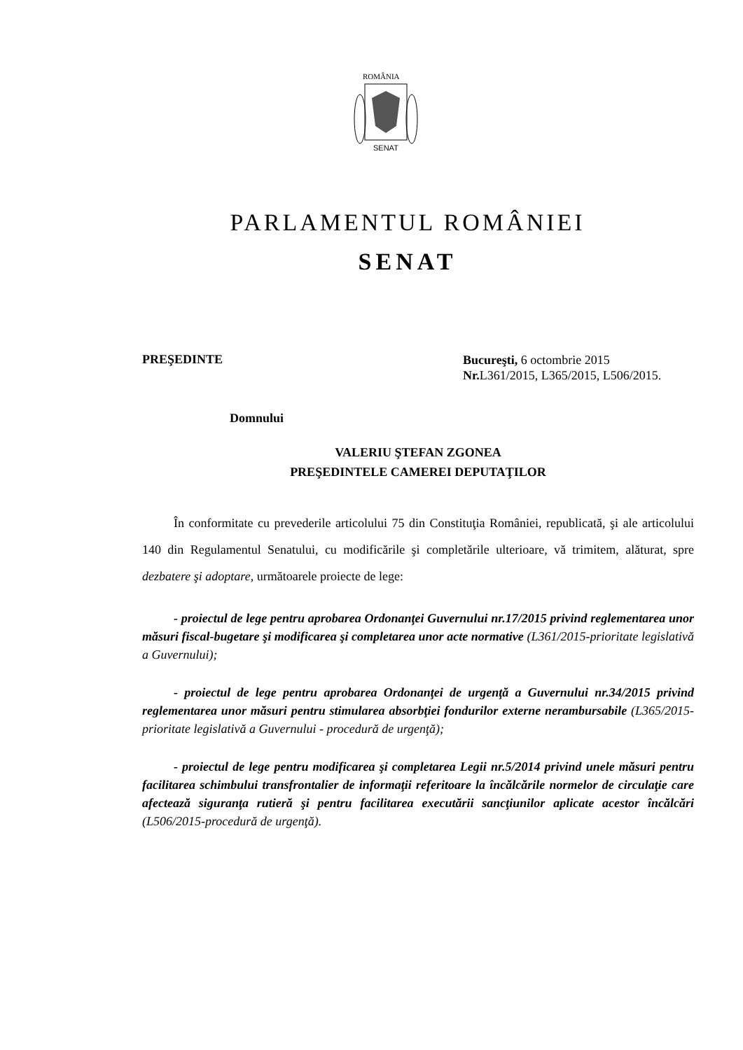ROMÂNIA
SENAT
PARLAMENTUL ROMÂNIEI
SENAT
PREŞEDINTE
Bucureşti, 6 octombrie 2015
Nr. L361/2015, L365/2015, L506/2015.
Domnului
VALERIU ŞTEFAN ZGONEA
PREŞEDINTELE CAMEREI DEPUTAŢILOR
În conformitate cu prevederile articolului 75 din Constituţia României, republicată, şi ale articolului 140 din Regulamentul Senatului, cu modificările şi completările ulterioare, vă trimitem, alăturat, spre dezbatere şi adoptare, următoarele proiecte de lege:
- proiectul de lege pentru aprobarea Ordonanţei Guvernului nr.17/2015 privind reglementarea unor măsuri fiscal-bugetare şi modificarea şi completarea unor acte normative (L361/2015-prioritate legislativă a Guvernului);
- proiectul de lege pentru aprobarea Ordonanţei de urgenţă a Guvernului nr.34/2015 privind reglementarea unor măsuri pentru stimularea absorbţiei fondurilor externe nerambursabile (L365/2015-prioritate legislativă a Guvernului - procedură de urgenţă);
- proiectul de lege pentru modificarea şi completarea Legii nr.5/2014 privind unele măsuri pentru facilitarea schimbului transfrontalier de informaţii referitoare la încălcările normelor de circulaţie care afectează siguranţa rutieră şi pentru facilitarea executării sancţiunilor aplicate acestor încălcări (L506/2015-procedură de urgenţă).